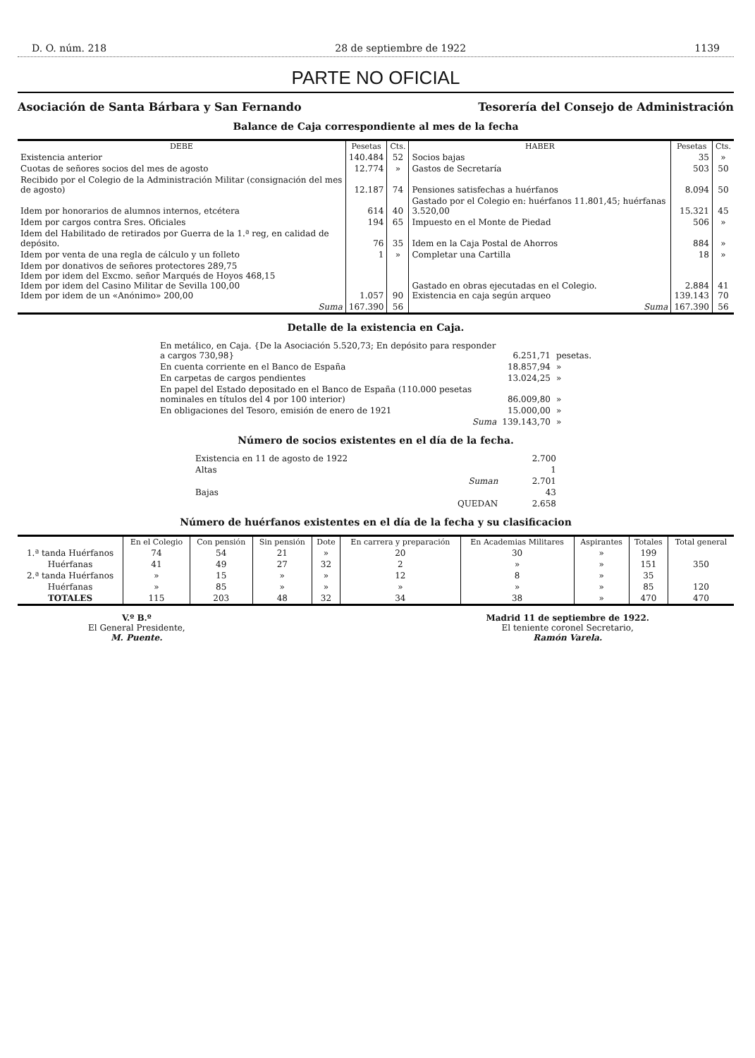D. O. núm. 218 28 de septiembre de 1922 1139
PARTE NO OFICIAL
Asociación de Santa Bárbara y San Fernando Tesorería del Consejo de Administración
Balance de Caja correspondiente al mes de la fecha
| DEBE | Pesetas | Cts. | HABER | Pesetas | Cts. |
| --- | --- | --- | --- | --- | --- |
| Existencia anterior | 140.484 | 52 | Socios bajas | 35 | » |
| Cuotas de señores socios del mes de agosto | 12.774 | » | Gastos de Secretaría | 503 | 50 |
| Recibido por el Colegio de la Administración Militar (consignación del mes de agosto) | 12.187 | 74 | Pensiones satisfechas a huérfanos | 8.094 | 50 |
| Idem por honorarios de alumnos internos, etcétera | 614 | 40 | Gastado por el Colegio en: huérfanos 11.801,45; huérfanas 3.520,00 | 15.321 | 45 |
| Idem por cargos contra Sres. Oficiales | 194 | 65 | Impuesto en el Monte de Piedad | 506 | » |
| Idem del Habilitado de retirados por Guerra de la 1.ª reg, en calidad de depósito. | 76 | 35 | Idem en la Caja Postal de Ahorros | 884 | » |
| Idem por venta de una regla de cálculo y un folleto | 1 | » | Completar una Cartilla | 18 | » |
| Idem por donativos de señores protectores 289,75 Idem por idem del Excmo. señor Marqués de Hoyos 468,15 Idem por idem del Casino Militar de Sevilla 100,00 Idem por idem de un «Anónimo» 200,00 | 1.057 | 90 | Gastado en obras ejecutadas en el Colegio. Existencia en caja según arqueo | 2.884 139.143 | 41 70 |
| Suma | 167.390 | 56 | Suma | 167.390 | 56 |
Detalle de la existencia en Caja.
| En metálico, en Caja. {De la Asociación 5.520,73; En depósito para responder a cargos 730,98} | 6.251,71 | pesetas. |
| En cuenta corriente en el Banco de España | 18.857,94 | » |
| En carpetas de cargos pendientes | 13.024,25 | » |
| En papel del Estado depositado en el Banco de España (110.000 pesetas nominales en títulos del 4 por 100 interior) | 86.009,80 | » |
| En obligaciones del Tesoro, emisión de enero de 1921 | 15.000,00 | » |
| Suma | 139.143,70 | » |
Número de socios existentes en el día de la fecha.
| Existencia en 11 de agosto de 1922 | 2.700 |
| Altas | 1 |
| Suman | 2.701 |
| Bajas | 43 |
| QUEDAN | 2.658 |
Número de huérfanos existentes en el día de la fecha y su clasificacion
| | En el Colegio | Con pensión | Sin pensión | Dote | En carrera y preparación | En Academias Militares | Aspirantes | Totales | Total general |
| --- | --- | --- | --- | --- | --- | --- | --- | --- | --- |
| 1.ª tanda Huérfanos | 74 | 54 | 21 | » | 20 | 30 | » | 199 | 350 |
| Huérfanas | 41 | 49 | 27 | 32 | 2 | » | » | 151 | |
| 2.ª tanda Huérfanos | » | 15 | » | » | 12 | 8 | » | 35 | 120 |
| Huérfanas | » | 85 | » | » | » | » | » | 85 | |
| TOTALES | 115 | 203 | 48 | 32 | 34 | 38 | » | 470 | 470 |
V.º B.º
El General Presidente,
M. Puente.
Madrid 11 de septiembre de 1922.
El teniente coronel Secretario,
Ramón Varela.